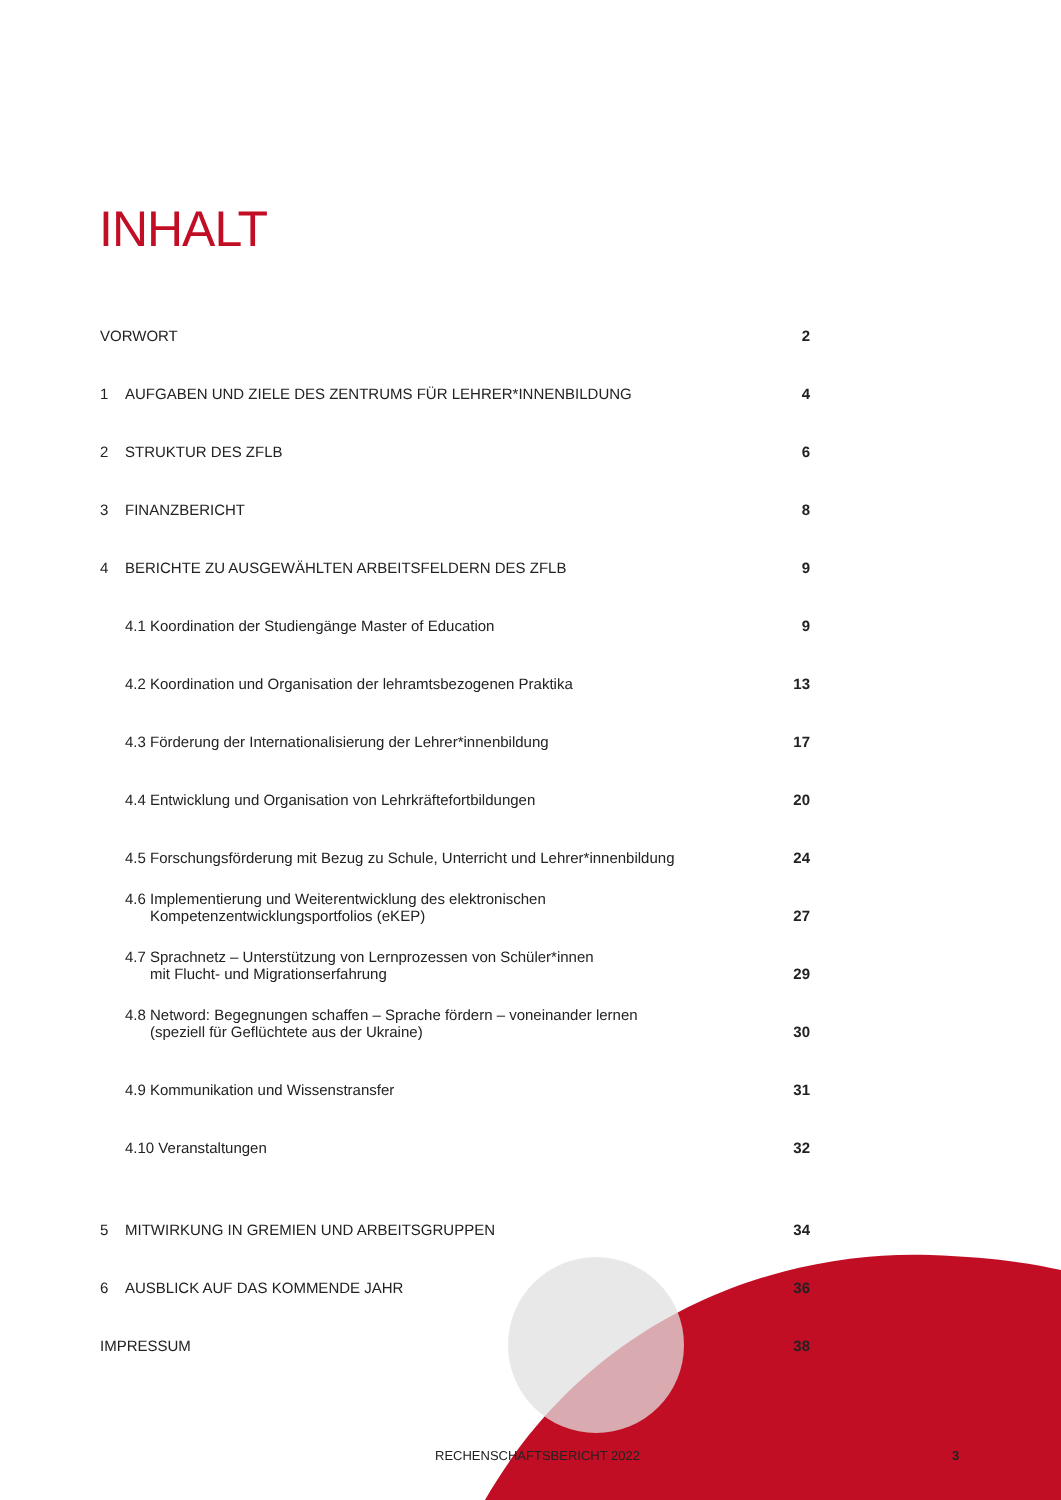INHALT
| VORWORT | | 2 |
| 1 | AUFGABEN UND ZIELE DES ZENTRUMS FÜR LEHRER*INNENBILDUNG | 4 |
| 2 | STRUKTUR DES ZFLB | 6 |
| 3 | FINANZBERICHT | 8 |
| 4 | BERICHTE ZU AUSGEWÄHLTEN ARBEITSFELDERN DES ZFLB | 9 |
| | 4.1 Koordination der Studiengänge Master of Education | 9 |
| | 4.2 Koordination und Organisation der lehramtsbezogenen Praktika | 13 |
| | 4.3 Förderung der Internationalisierung der Lehrer*innenbildung | 17 |
| | 4.4 Entwicklung und Organisation von Lehrkräftefortbildungen | 20 |
| | 4.5 Forschungsförderung mit Bezug zu Schule, Unterricht und Lehrer*innenbildung | 24 |
| | 4.6 Implementierung und Weiterentwicklung des elektronischen Kompetenzentwicklungsportfolios (eKEP) | 27 |
| | 4.7 Sprachnetz – Unterstützung von Lernprozessen von Schüler*innen mit Flucht- und Migrationserfahrung | 29 |
| | 4.8 Netword: Begegnungen schaffen – Sprache fördern – voneinander lernen (speziell für Geflüchtete aus der Ukraine) | 30 |
| | 4.9 Kommunikation und Wissenstransfer | 31 |
| | 4.10 Veranstaltungen | 32 |
| 5 | MITWIRKUNG IN GREMIEN UND ARBEITSGRUPPEN | 34 |
| 6 | AUSBLICK AUF DAS KOMMENDE JAHR | 36 |
| IMPRESSUM | | 38 |
RECHENSCHAFTSBERICHT 2022 3